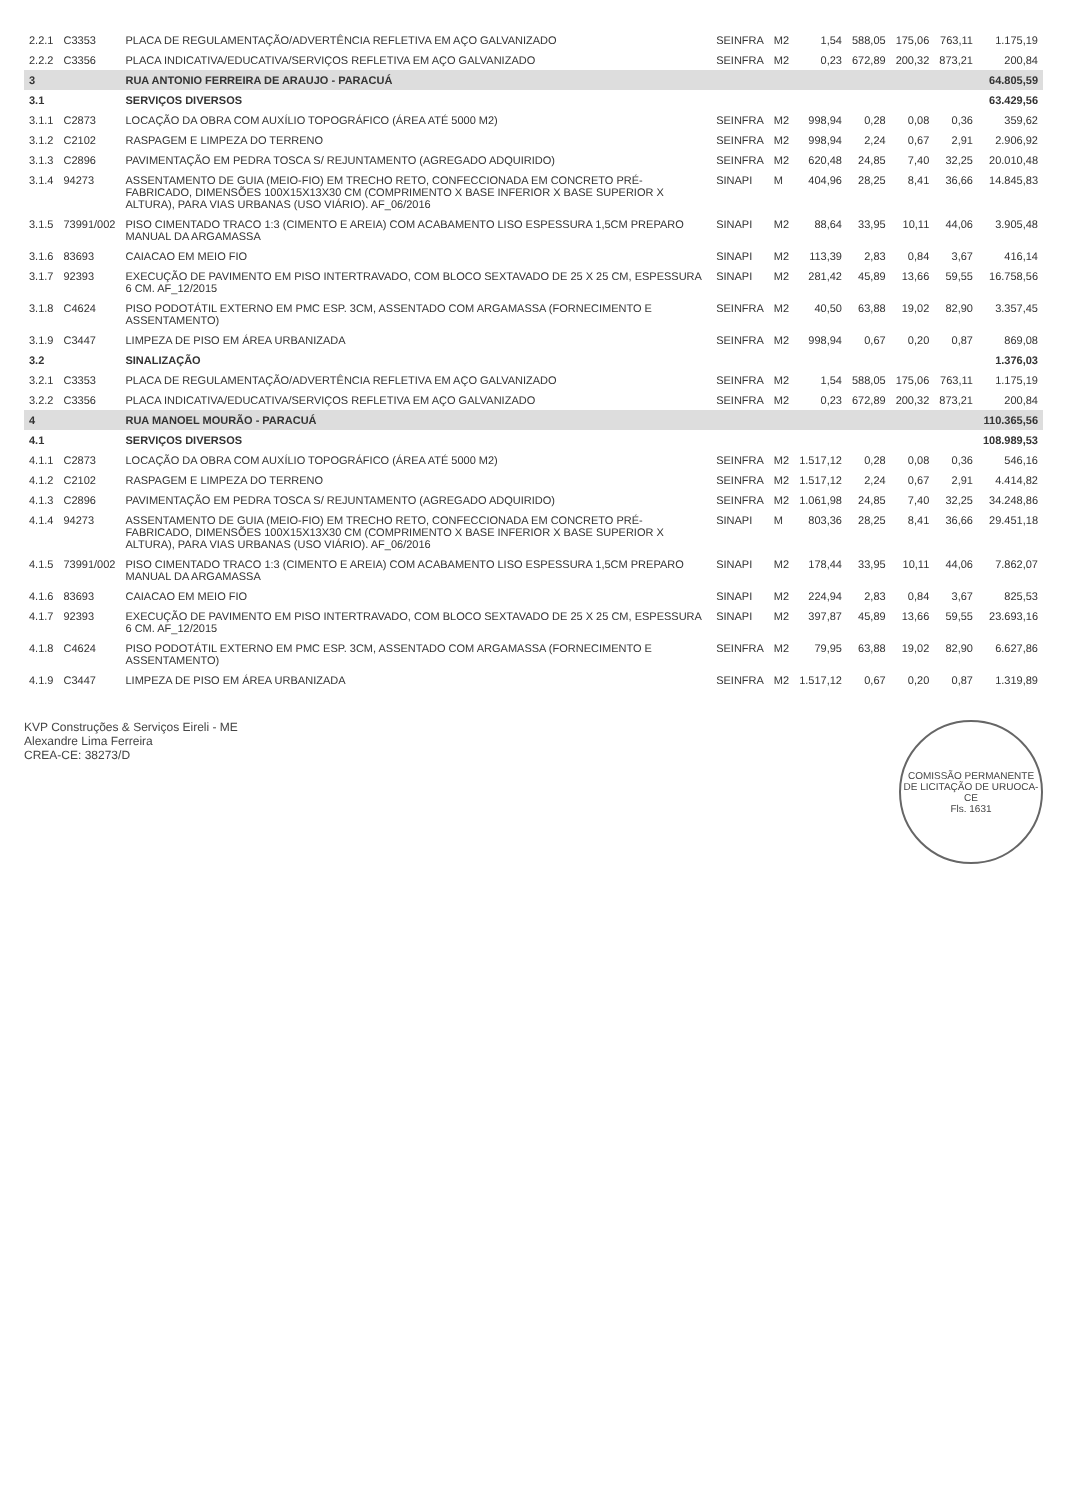| 2.2.1 | C3353 | PLACA DE REGULAMENTAÇÃO/ADVERTÊNCIA REFLETIVA EM AÇO GALVANIZADO | SEINFRA | M2 | 1,54 | 588,05 | 175,06 | 763,11 | 1.175,19 |
| 2.2.2 | C3356 | PLACA INDICATIVA/EDUCATIVA/SERVIÇOS REFLETIVA EM AÇO GALVANIZADO | SEINFRA | M2 | 0,23 | 672,89 | 200,32 | 873,21 | 200,84 |
| 3 | | RUA ANTONIO FERREIRA DE ARAUJO - PARACUÁ | | | | | | | 64.805,59 |
| 3.1 | | SERVIÇOS DIVERSOS | | | | | | | 63.429,56 |
| 3.1.1 | C2873 | LOCAÇÃO DA OBRA COM AUXÍLIO TOPOGRÁFICO (ÁREA ATÉ 5000 M2) | SEINFRA | M2 | 998,94 | 0,28 | 0,08 | 0,36 | 359,62 |
| 3.1.2 | C2102 | RASPAGEM E LIMPEZA DO TERRENO | SEINFRA | M2 | 998,94 | 2,24 | 0,67 | 2,91 | 2.906,92 |
| 3.1.3 | C2896 | PAVIMENTAÇÃO EM PEDRA TOSCA S/ REJUNTAMENTO (AGREGADO ADQUIRIDO) | SEINFRA | M2 | 620,48 | 24,85 | 7,40 | 32,25 | 20.010,48 |
| 3.1.4 | 94273 | ASSENTAMENTO DE GUIA (MEIO-FIO) EM TRECHO RETO, CONFECCIONADA EM CONCRETO PRÉ-FABRICADO, DIMENSÕES 100X15X13X30 CM (COMPRIMENTO X BASE INFERIOR X BASE SUPERIOR X ALTURA), PARA VIAS URBANAS (USO VIÁRIO). AF_06/2016 | SINAPI | M | 404,96 | 28,25 | 8,41 | 36,66 | 14.845,83 |
| 3.1.5 | 73991/002 | PISO CIMENTADO TRACO 1:3 (CIMENTO E AREIA) COM ACABAMENTO LISO ESPESSURA 1,5CM PREPARO MANUAL DA ARGAMASSA | SINAPI | M2 | 88,64 | 33,95 | 10,11 | 44,06 | 3.905,48 |
| 3.1.6 | 83693 | CAIACAO EM MEIO FIO | SINAPI | M2 | 113,39 | 2,83 | 0,84 | 3,67 | 416,14 |
| 3.1.7 | 92393 | EXECUÇÃO DE PAVIMENTO EM PISO INTERTRAVADO, COM BLOCO SEXTAVADO DE 25 X 25 CM, ESPESSURA 6 CM. AF_12/2015 | SINAPI | M2 | 281,42 | 45,89 | 13,66 | 59,55 | 16.758,56 |
| 3.1.8 | C4624 | PISO PODOTÁTIL EXTERNO EM PMC ESP. 3CM, ASSENTADO COM ARGAMASSA (FORNECIMENTO E ASSENTAMENTO) | SEINFRA | M2 | 40,50 | 63,88 | 19,02 | 82,90 | 3.357,45 |
| 3.1.9 | C3447 | LIMPEZA DE PISO EM ÁREA URBANIZADA | SEINFRA | M2 | 998,94 | 0,67 | 0,20 | 0,87 | 869,08 |
| 3.2 | | SINALIZAÇÃO | | | | | | | 1.376,03 |
| 3.2.1 | C3353 | PLACA DE REGULAMENTAÇÃO/ADVERTÊNCIA REFLETIVA EM AÇO GALVANIZADO | SEINFRA | M2 | 1,54 | 588,05 | 175,06 | 763,11 | 1.175,19 |
| 3.2.2 | C3356 | PLACA INDICATIVA/EDUCATIVA/SERVIÇOS REFLETIVA EM AÇO GALVANIZADO | SEINFRA | M2 | 0,23 | 672,89 | 200,32 | 873,21 | 200,84 |
| 4 | | RUA MANOEL MOURÃO - PARACUÁ | | | | | | | 110.365,56 |
| 4.1 | | SERVIÇOS DIVERSOS | | | | | | | 108.989,53 |
| 4.1.1 | C2873 | LOCAÇÃO DA OBRA COM AUXÍLIO TOPOGRÁFICO (ÁREA ATÉ 5000 M2) | SEINFRA | M2 | 1.517,12 | 0,28 | 0,08 | 0,36 | 546,16 |
| 4.1.2 | C2102 | RASPAGEM E LIMPEZA DO TERRENO | SEINFRA | M2 | 1.517,12 | 2,24 | 0,67 | 2,91 | 4.414,82 |
| 4.1.3 | C2896 | PAVIMENTAÇÃO EM PEDRA TOSCA S/ REJUNTAMENTO (AGREGADO ADQUIRIDO) | SEINFRA | M2 | 1.061,98 | 24,85 | 7,40 | 32,25 | 34.248,86 |
| 4.1.4 | 94273 | ASSENTAMENTO DE GUIA (MEIO-FIO) EM TRECHO RETO, CONFECCIONADA EM CONCRETO PRÉ-FABRICADO, DIMENSÕES 100X15X13X30 CM (COMPRIMENTO X BASE INFERIOR X BASE SUPERIOR X ALTURA), PARA VIAS URBANAS (USO VIÁRIO). AF_06/2016 | SINAPI | M | 803,36 | 28,25 | 8,41 | 36,66 | 29.451,18 |
| 4.1.5 | 73991/002 | PISO CIMENTADO TRACO 1:3 (CIMENTO E AREIA) COM ACABAMENTO LISO ESPESSURA 1,5CM PREPARO MANUAL DA ARGAMASSA | SINAPI | M2 | 178,44 | 33,95 | 10,11 | 44,06 | 7.862,07 |
| 4.1.6 | 83693 | CAIACAO EM MEIO FIO | SINAPI | M2 | 224,94 | 2,83 | 0,84 | 3,67 | 825,53 |
| 4.1.7 | 92393 | EXECUÇÃO DE PAVIMENTO EM PISO INTERTRAVADO, COM BLOCO SEXTAVADO DE 25 X 25 CM, ESPESSURA 6 CM. AF_12/2015 | SINAPI | M2 | 397,87 | 45,89 | 13,66 | 59,55 | 23.693,16 |
| 4.1.8 | C4624 | PISO PODOTÁTIL EXTERNO EM PMC ESP. 3CM, ASSENTADO COM ARGAMASSA (FORNECIMENTO E ASSENTAMENTO) | SEINFRA | M2 | 79,95 | 63,88 | 19,02 | 82,90 | 6.627,86 |
| 4.1.9 | C3447 | LIMPEZA DE PISO EM ÁREA URBANIZADA | SEINFRA | M2 | 1.517,12 | 0,67 | 0,20 | 0,87 | 1.319,89 |
KVP Construções & Serviços Eireli - ME
Alexandre Lima Ferreira
CREA-CE: 38273/D
COMISSÃO PERMANENTE DE LICITAÇÃO DE URUOCA-CE
Fls. 1631